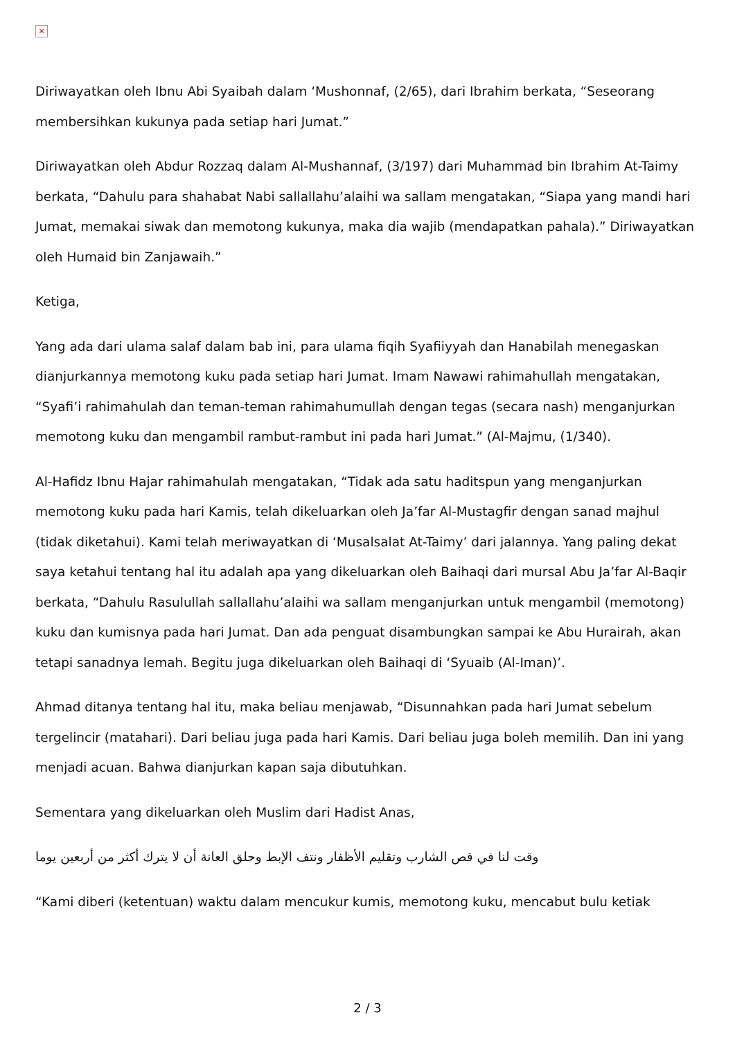×
Diriwayatkan oleh Ibnu Abi Syaibah dalam ‘Mushonnaf, (2/65), dari Ibrahim berkata, “Seseorang membersihkan kukunya pada setiap hari Jumat.”
Diriwayatkan oleh Abdur Rozzaq dalam Al-Mushannaf, (3/197) dari Muhammad bin Ibrahim At-Taimy berkata, “Dahulu para shahabat Nabi sallallahu’alaihi wa sallam mengatakan, “Siapa yang mandi hari Jumat, memakai siwak dan memotong kukunya, maka dia wajib (mendapatkan pahala).” Diriwayatkan oleh Humaid bin Zanjawaih.”
Ketiga,
Yang ada dari ulama salaf dalam bab ini, para ulama fiqih Syafiiyyah dan Hanabilah menegaskan dianjurkannya memotong kuku pada setiap hari Jumat. Imam Nawawi rahimahullah mengatakan, “Syafi’i rahimahulah dan teman-teman rahimahumullah dengan tegas (secara nash) menganjurkan memotong kuku dan mengambil rambut-rambut ini pada hari Jumat.” (Al-Majmu, (1/340).
Al-Hafidz Ibnu Hajar rahimahulah mengatakan, “Tidak ada satu haditspun yang menganjurkan memotong kuku pada hari Kamis, telah dikeluarkan oleh Ja’far Al-Mustagfir dengan sanad majhul (tidak diketahui). Kami telah meriwayatkan di ‘Musalsalat At-Taimy’ dari jalannya. Yang paling dekat saya ketahui tentang hal itu adalah apa yang dikeluarkan oleh Baihaqi dari mursal Abu Ja’far Al-Baqir berkata, “Dahulu Rasulullah sallallahu’alaihi wa sallam menganjurkan untuk mengambil (memotong) kuku dan kumisnya pada hari Jumat. Dan ada penguat disambungkan sampai ke Abu Hurairah, akan tetapi sanadnya lemah. Begitu juga dikeluarkan oleh Baihaqi di ‘Syuaib (Al-Iman)’.
Ahmad ditanya tentang hal itu, maka beliau menjawab, “Disunnahkan pada hari Jumat sebelum tergelincir (matahari). Dari beliau juga pada hari Kamis. Dari beliau juga boleh memilih. Dan ini yang menjadi acuan. Bahwa dianjurkan kapan saja dibutuhkan.
Sementara yang dikeluarkan oleh Muslim dari Hadist Anas,
وقت لنا في قص الشارب وتقليم الأظفار ونتف الإبط وحلق العانة أن لا يترك أكثر من أربعين يوما
“Kami diberi (ketentuan) waktu dalam mencukur kumis, memotong kuku, mencabut bulu ketiak
2 / 3